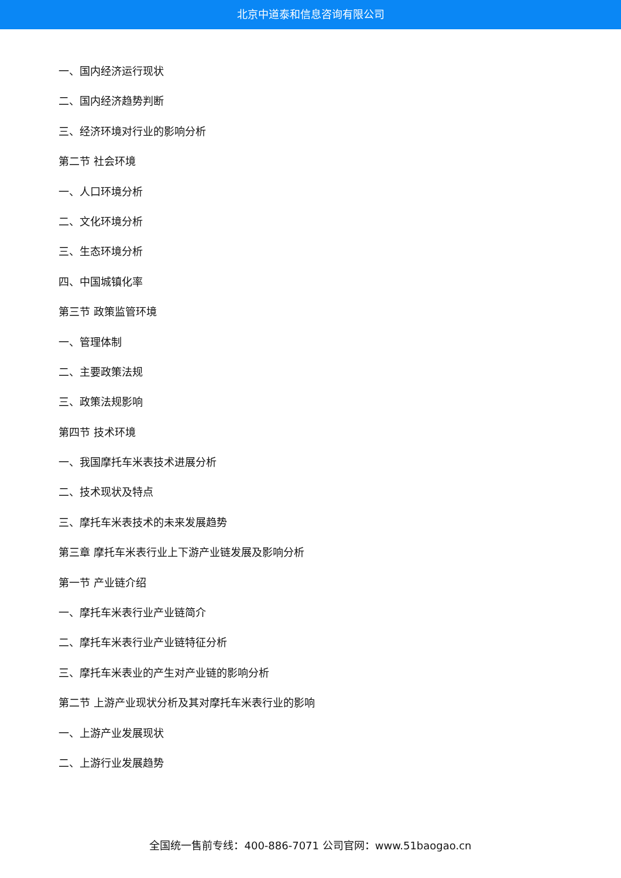北京中道泰和信息咨询有限公司
一、国内经济运行现状
二、国内经济趋势判断
三、经济环境对行业的影响分析
第二节 社会环境
一、人口环境分析
二、文化环境分析
三、生态环境分析
四、中国城镇化率
第三节 政策监管环境
一、管理体制
二、主要政策法规
三、政策法规影响
第四节 技术环境
一、我国摩托车米表技术进展分析
二、技术现状及特点
三、摩托车米表技术的未来发展趋势
第三章 摩托车米表行业上下游产业链发展及影响分析
第一节 产业链介绍
一、摩托车米表行业产业链简介
二、摩托车米表行业产业链特征分析
三、摩托车米表业的产生对产业链的影响分析
第二节 上游产业现状分析及其对摩托车米表行业的影响
一、上游产业发展现状
二、上游行业发展趋势
全国统一售前专线：400-886-7071 公司官网：www.51baogao.cn